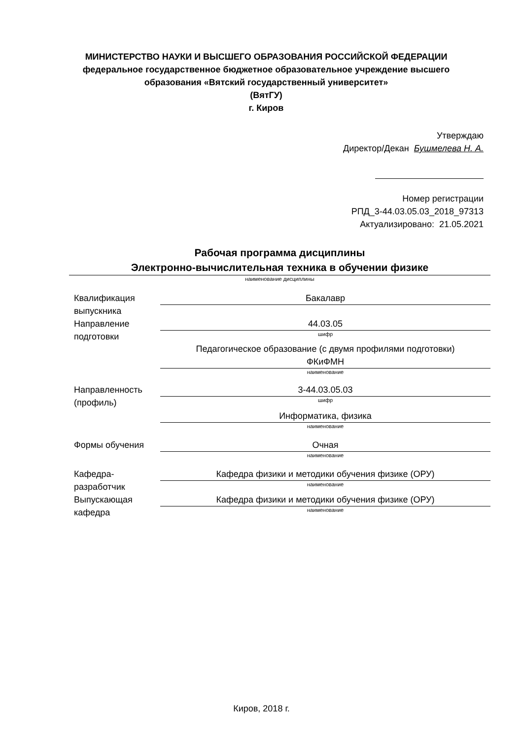МИНИСТЕРСТВО НАУКИ И ВЫСШЕГО ОБРАЗОВАНИЯ РОССИЙСКОЙ ФЕДЕРАЦИИ
федеральное государственное бюджетное образовательное учреждение высшего образования «Вятский государственный университет»
(ВятГУ)
г. Киров
Утверждаю
Директор/Декан Бушмелева Н. А.
Номер регистрации
РПД_3-44.03.05.03_2018_97313
Актуализировано: 21.05.2021
Рабочая программа дисциплины
Электронно-вычислительная техника в обучении физике
наименование дисциплины
Квалификация выпускника
Бакалавр
Направление подготовки
44.03.05
шифр
Педагогическое образование (с двумя профилями подготовки)
ФКиФМН
наименование
Направленность (профиль)
3-44.03.05.03
шифр
Информатика, физика
наименование
Формы обучения Очная
наименование
Кафедра-разработчик
Кафедра физики и методики обучения физике (ОРУ)
наименование
Выпускающая кафедра
Кафедра физики и методики обучения физике (ОРУ)
наименование
Киров, 2018 г.